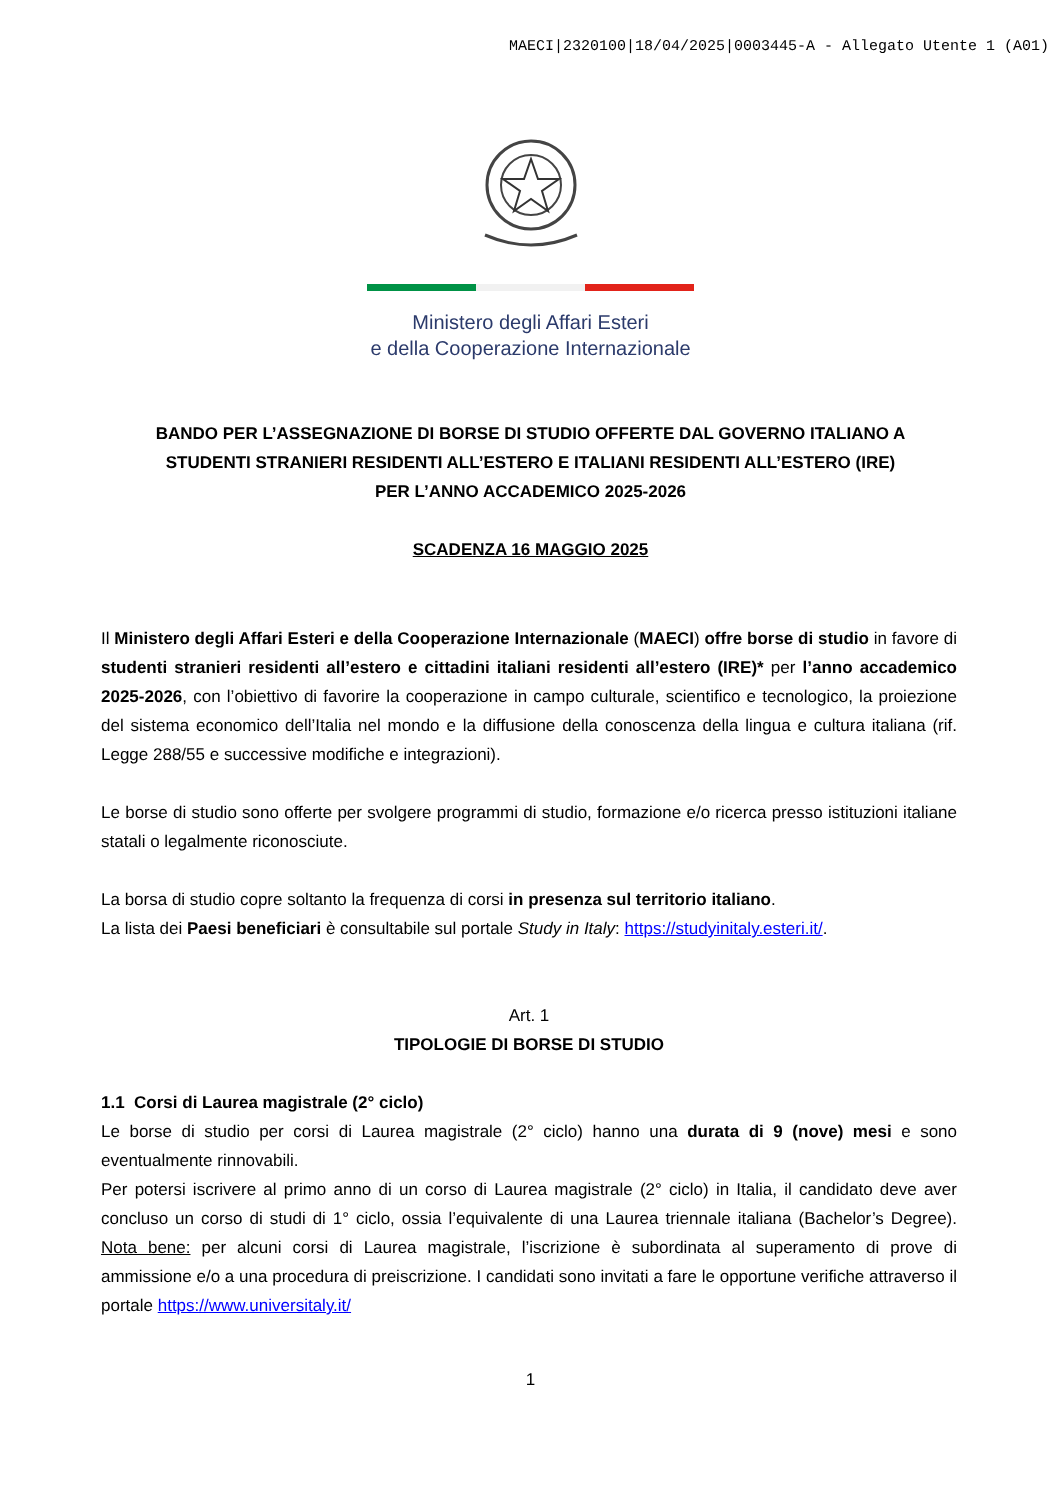MAECI|2320100|18/04/2025|0003445-A - Allegato Utente 1 (A01)
Ministero degli Affari Esteri
e della Cooperazione Internazionale
BANDO PER L’ASSEGNAZIONE DI BORSE DI STUDIO OFFERTE DAL GOVERNO ITALIANO A
STUDENTI STRANIERI RESIDENTI ALL’ESTERO E ITALIANI RESIDENTI ALL’ESTERO (IRE)
PER L’ANNO ACCADEMICO 2025-2026
SCADENZA 16 MAGGIO 2025
Il Ministero degli Affari Esteri e della Cooperazione Internazionale (MAECI) offre borse di studio in favore di studenti stranieri residenti all’estero e cittadini italiani residenti all’estero (IRE)* per l’anno accademico 2025-2026, con l’obiettivo di favorire la cooperazione in campo culturale, scientifico e tecnologico, la proiezione del sistema economico dell’Italia nel mondo e la diffusione della conoscenza della lingua e cultura italiana (rif. Legge 288/55 e successive modifiche e integrazioni).
Le borse di studio sono offerte per svolgere programmi di studio, formazione e/o ricerca presso istituzioni italiane statali o legalmente riconosciute.
La borsa di studio copre soltanto la frequenza di corsi in presenza sul territorio italiano.
La lista dei Paesi beneficiari è consultabile sul portale Study in Italy: https://studyinitaly.esteri.it/.
Art. 1
TIPOLOGIE DI BORSE DI STUDIO
1.1 Corsi di Laurea magistrale (2° ciclo)
Le borse di studio per corsi di Laurea magistrale (2° ciclo) hanno una durata di 9 (nove) mesi e sono eventualmente rinnovabili.
Per potersi iscrivere al primo anno di un corso di Laurea magistrale (2° ciclo) in Italia, il candidato deve aver concluso un corso di studi di 1° ciclo, ossia l’equivalente di una Laurea triennale italiana (Bachelor’s Degree). Nota bene: per alcuni corsi di Laurea magistrale, l’iscrizione è subordinata al superamento di prove di ammissione e/o a una procedura di preiscrizione. I candidati sono invitati a fare le opportune verifiche attraverso il portale https://www.universitaly.it/
1